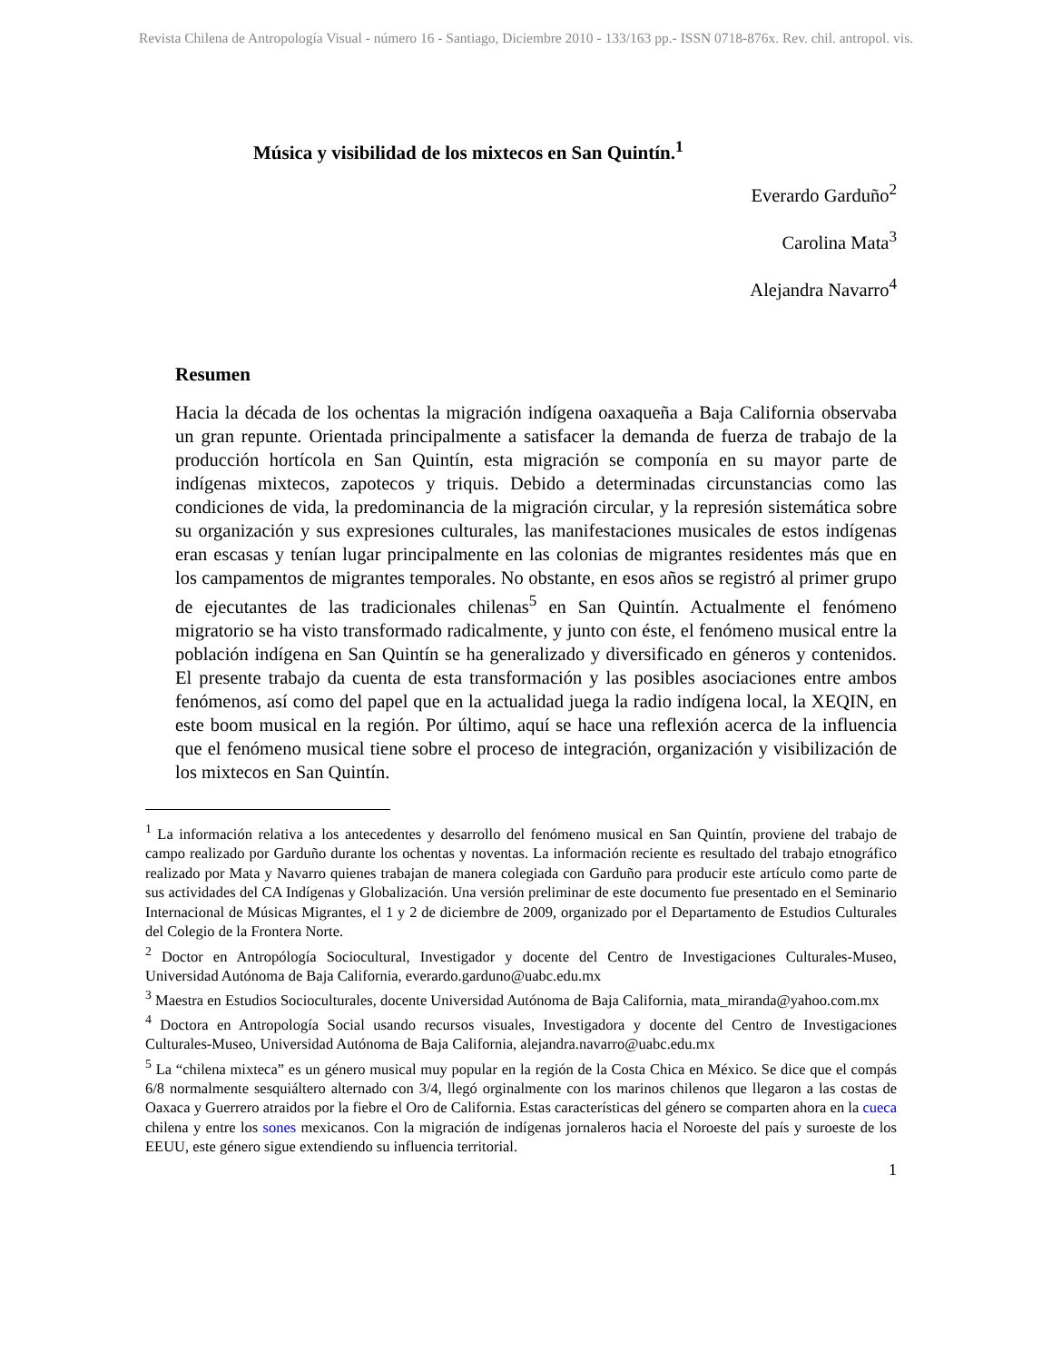Revista Chilena de Antropología Visual - número 16 - Santiago, Diciembre 2010 - 133/163 pp.- ISSN 0718-876x. Rev. chil. antropol. vis.
Música y visibilidad de los mixtecos en San Quintín.<sup>1</sup>
Everardo Garduño<sup>2</sup>
Carolina Mata<sup>3</sup>
Alejandra Navarro<sup>4</sup>
Resumen
Hacia la década de los ochentas la migración indígena oaxaqueña a Baja California observaba un gran repunte. Orientada principalmente a satisfacer la demanda de fuerza de trabajo de la producción hortícola en San Quintín, esta migración se componía en su mayor parte de indígenas mixtecos, zapotecos y triquis. Debido a determinadas circunstancias como las condiciones de vida, la predominancia de la migración circular, y la represión sistemática sobre su organización y sus expresiones culturales, las manifestaciones musicales de estos indígenas eran escasas y tenían lugar principalmente en las colonias de migrantes residentes más que en los campamentos de migrantes temporales. No obstante, en esos años se registró al primer grupo de ejecutantes de las tradicionales chilenas<sup>5</sup> en San Quintín. Actualmente el fenómeno migratorio se ha visto transformado radicalmente, y junto con éste, el fenómeno musical entre la población indígena en San Quintín se ha generalizado y diversificado en géneros y contenidos. El presente trabajo da cuenta de esta transformación y las posibles asociaciones entre ambos fenómenos, así como del papel que en la actualidad juega la radio indígena local, la XEQIN, en este boom musical en la región. Por último, aquí se hace una reflexión acerca de la influencia que el fenómeno musical tiene sobre el proceso de integración, organización y visibilización de los mixtecos en San Quintín.
<sup>1</sup> La información relativa a los antecedentes y desarrollo del fenómeno musical en San Quintín, proviene del trabajo de campo realizado por Garduño durante los ochentas y noventas. La información reciente es resultado del trabajo etnográfico realizado por Mata y Navarro quienes trabajan de manera colegiada con Garduño para producir este artículo como parte de sus actividades del CA Indígenas y Globalización. Una versión preliminar de este documento fue presentado en el Seminario Internacional de Músicas Migrantes, el 1 y 2 de diciembre de 2009, organizado por el Departamento de Estudios Culturales del Colegio de la Frontera Norte.
<sup>2</sup> Doctor en Antropólogía Sociocultural, Investigador y docente del Centro de Investigaciones Culturales-Museo, Universidad Autónoma de Baja California, everardo.garduno@uabc.edu.mx
<sup>3</sup> Maestra en Estudios Socioculturales, docente Universidad Autónoma de Baja California, mata_miranda@yahoo.com.mx
<sup>4</sup> Doctora en Antropología Social usando recursos visuales, Investigadora y docente del Centro de Investigaciones Culturales-Museo, Universidad Autónoma de Baja California, alejandra.navarro@uabc.edu.mx
<sup>5</sup> La “chilena mixteca” es un género musical muy popular en la región de la Costa Chica en México. Se dice que el compás 6/8 normalmente sesquiáltero alternado con 3/4, llegó orginalmente con los marinos chilenos que llegaron a las costas de Oaxaca y Guerrero atraidos por la fiebre el Oro de California. Estas características del género se comparten ahora en la cueca chilena y entre los sones mexicanos. Con la migración de indígenas jornaleros hacia el Noroeste del país y suroeste de los EEUU, este género sigue extendiendo su influencia territorial.
1